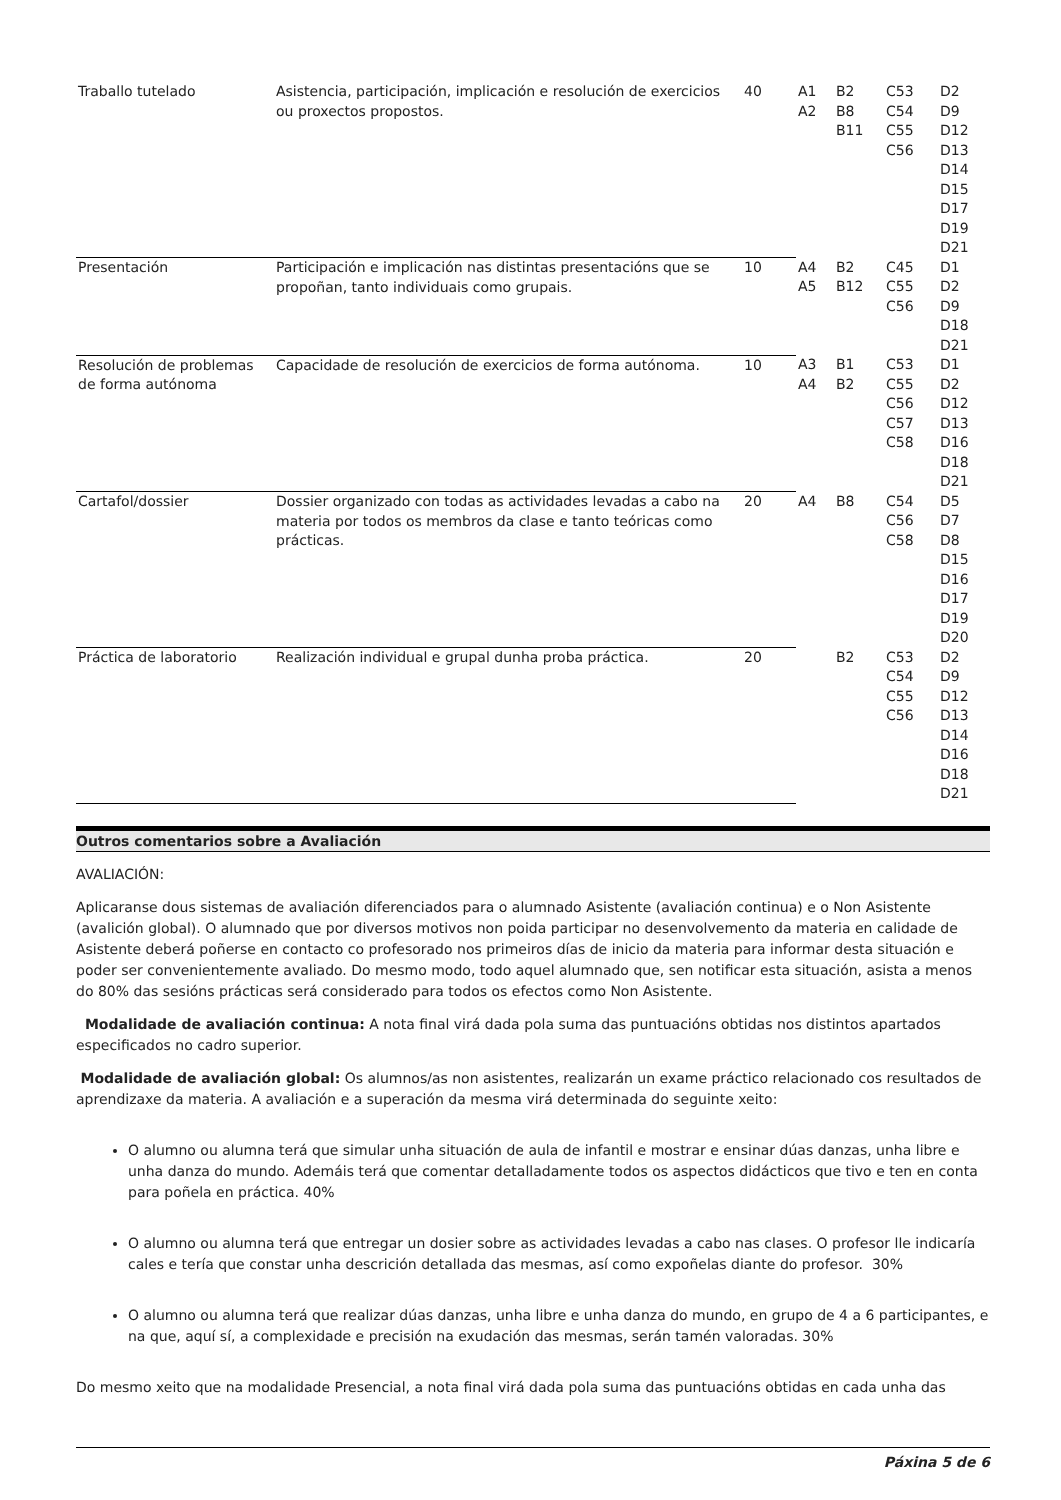| Traballo tutelado | Asistencia, participación, implicación e resolución de exercicios ou proxectos propostos. | 40 | A1 A2 | B2 B8 B11 | C53 C54 C55 C56 | D2 D9 D12 D13 D14 D15 D17 D19 D21 |
| Presentación | Participación e implicación nas distintas presentacións que se propoñan, tanto individuais como grupais. | 10 | A4 A5 | B2 B12 | C45 C55 C56 | D1 D2 D9 D18 D21 |
| Resolución de problemas de forma autónoma | Capacidade de resolución de exercicios de forma autónoma. | 10 | A3 A4 | B1 B2 | C53 C55 C56 C57 C58 | D1 D2 D12 D13 D16 D18 D21 |
| Cartafol/dossier | Dossier organizado con todas as actividades levadas a cabo na materia por todos os membros da clase e tanto teóricas como prácticas. | 20 | A4 | B8 | C54 C56 C58 | D5 D7 D8 D15 D16 D17 D19 D20 |
| Práctica de laboratorio | Realización individual e grupal dunha proba práctica. | 20 | | B2 | C53 C54 C55 C56 | D2 D9 D12 D13 D14 D16 D18 D21 |
Outros comentarios sobre a Avaliación
AVALIACIÓN:
Aplicaranse dous sistemas de avaliación diferenciados para o alumnado Asistente (avaliación continua) e o Non Asistente (avalición global). O alumnado que por diversos motivos non poida participar no desenvolvemento da materia en calidade de Asistente deberá poñerse en contacto co profesorado nos primeiros días de inicio da materia para informar desta situación e poder ser convenientemente avaliado. Do mesmo modo, todo aquel alumnado que, sen notificar esta situación, asista a menos do 80% das sesións prácticas será considerado para todos os efectos como Non Asistente.
Modalidade de avaliación continua: A nota final virá dada pola suma das puntuacións obtidas nos distintos apartados especificados no cadro superior.
Modalidade de avaliación global: Os alumnos/as non asistentes, realizarán un exame práctico relacionado cos resultados de aprendizaxe da materia. A avaliación e a superación da mesma virá determinada do seguinte xeito:
O alumno ou alumna terá que simular unha situación de aula de infantil e mostrar e ensinar dúas danzas, unha libre e unha danza do mundo. Ademáis terá que comentar detalladamente todos os aspectos didácticos que tivo e ten en conta para poñela en práctica. 40%
O alumno ou alumna terá que entregar un dosier sobre as actividades levadas a cabo nas clases. O profesor lle indicaría cales e tería que constar unha descrición detallada das mesmas, así como expoñelas diante do profesor. 30%
O alumno ou alumna terá que realizar dúas danzas, unha libre e unha danza do mundo, en grupo de 4 a 6 participantes, e na que, aquí sí, a complexidade e precisión na exudación das mesmas, serán tamén valoradas. 30%
Do mesmo xeito que na modalidade Presencial, a nota final virá dada pola suma das puntuacións obtidas en cada unha das
Páxina 5 de 6